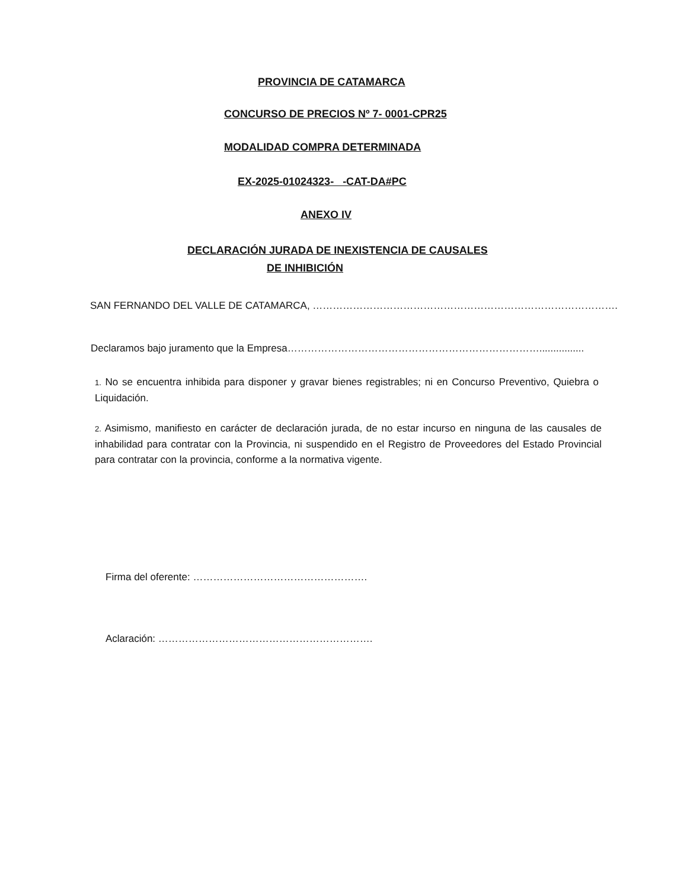PROVINCIA DE CATAMARCA
CONCURSO DE PRECIOS Nº 7- 0001-CPR25
MODALIDAD COMPRA DETERMINADA
EX-2025-01024323- -CAT-DA#PC
ANEXO IV
DECLARACIÓN JURADA DE INEXISTENCIA DE CAUSALES
DE INHIBICIÓN
SAN FERNANDO DEL VALLE DE CATAMARCA, ……………………………………………………………………………….
Declaramos bajo juramento que la Empresa…………………………………………………………………................
1. No se encuentra inhibida para disponer y gravar bienes registrables; ni en Concurso Preventivo, Quiebra o Liquidación.
2. Asimismo, manifiesto en carácter de declaración jurada, de no estar incurso en ninguna de las causales de inhabilidad para contratar con la Provincia, ni suspendido en el Registro de Proveedores del Estado Provincial para contratar con la provincia, conforme a la normativa vigente.
Firma del oferente: …………………………………………….
Aclaración: ……………………………………………………….